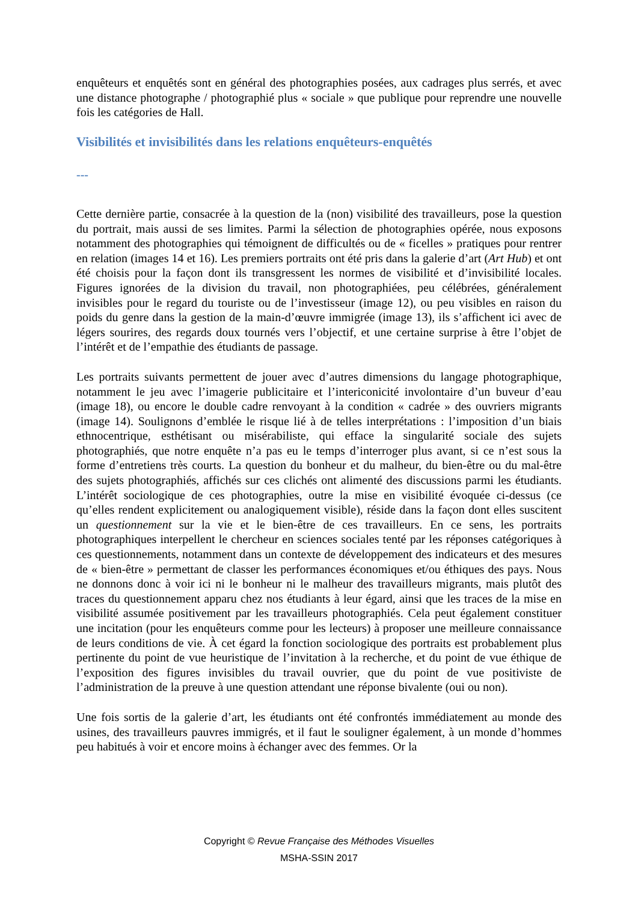enquêteurs et enquêtés sont en général des photographies posées, aux cadrages plus serrés, et avec une distance photographe / photographié plus « sociale » que publique pour reprendre une nouvelle fois les catégories de Hall.
Visibilités et invisibilités dans les relations enquêteurs-enquêtés
---
Cette dernière partie, consacrée à la question de la (non) visibilité des travailleurs, pose la question du portrait, mais aussi de ses limites. Parmi la sélection de photographies opérée, nous exposons notamment des photographies qui témoignent de difficultés ou de « ficelles » pratiques pour rentrer en relation (images 14 et 16). Les premiers portraits ont été pris dans la galerie d’art (Art Hub) et ont été choisis pour la façon dont ils transgressent les normes de visibilité et d’invisibilité locales. Figures ignorées de la division du travail, non photographiées, peu célébrées, généralement invisibles pour le regard du touriste ou de l’investisseur (image 12), ou peu visibles en raison du poids du genre dans la gestion de la main-d’œuvre immigrée (image 13), ils s’affichent ici avec de légers sourires, des regards doux tournés vers l’objectif, et une certaine surprise à être l’objet de l’intérêt et de l’empathie des étudiants de passage.
Les portraits suivants permettent de jouer avec d’autres dimensions du langage photographique, notamment le jeu avec l’imagerie publicitaire et l’intericonicité involontaire d’un buveur d’eau (image 18), ou encore le double cadre renvoyant à la condition « cadrée » des ouvriers migrants (image 14). Soulignons d’emblée le risque lié à de telles interprétations : l’imposition d’un biais ethnocentrique, esthétisant ou misérabiliste, qui efface la singularité sociale des sujets photographiés, que notre enquête n’a pas eu le temps d’interroger plus avant, si ce n’est sous la forme d’entretiens très courts. La question du bonheur et du malheur, du bien-être ou du mal-être des sujets photographiés, affichés sur ces clichés ont alimenté des discussions parmi les étudiants. L’intérêt sociologique de ces photographies, outre la mise en visibilité évoquée ci-dessus (ce qu’elles rendent explicitement ou analogiquement visible), réside dans la façon dont elles suscitent un questionnement sur la vie et le bien-être de ces travailleurs. En ce sens, les portraits photographiques interpellent le chercheur en sciences sociales tenté par les réponses catégoriques à ces questionnements, notamment dans un contexte de développement des indicateurs et des mesures de « bien-être » permettant de classer les performances économiques et/ou éthiques des pays. Nous ne donnons donc à voir ici ni le bonheur ni le malheur des travailleurs migrants, mais plutôt des traces du questionnement apparu chez nos étudiants à leur égard, ainsi que les traces de la mise en visibilité assumée positivement par les travailleurs photographiés. Cela peut également constituer une incitation (pour les enquêteurs comme pour les lecteurs) à proposer une meilleure connaissance de leurs conditions de vie. À cet égard la fonction sociologique des portraits est probablement plus pertinente du point de vue heuristique de l’invitation à la recherche, et du point de vue éthique de l’exposition des figures invisibles du travail ouvrier, que du point de vue positiviste de l’administration de la preuve à une question attendant une réponse bivalente (oui ou non).
Une fois sortis de la galerie d’art, les étudiants ont été confrontés immédiatement au monde des usines, des travailleurs pauvres immigrés, et il faut le souligner également, à un monde d’hommes peu habitués à voir et encore moins à échanger avec des femmes. Or la
Copyright © Revue Française des Méthodes Visuelles
MSHA-SSIN 2017